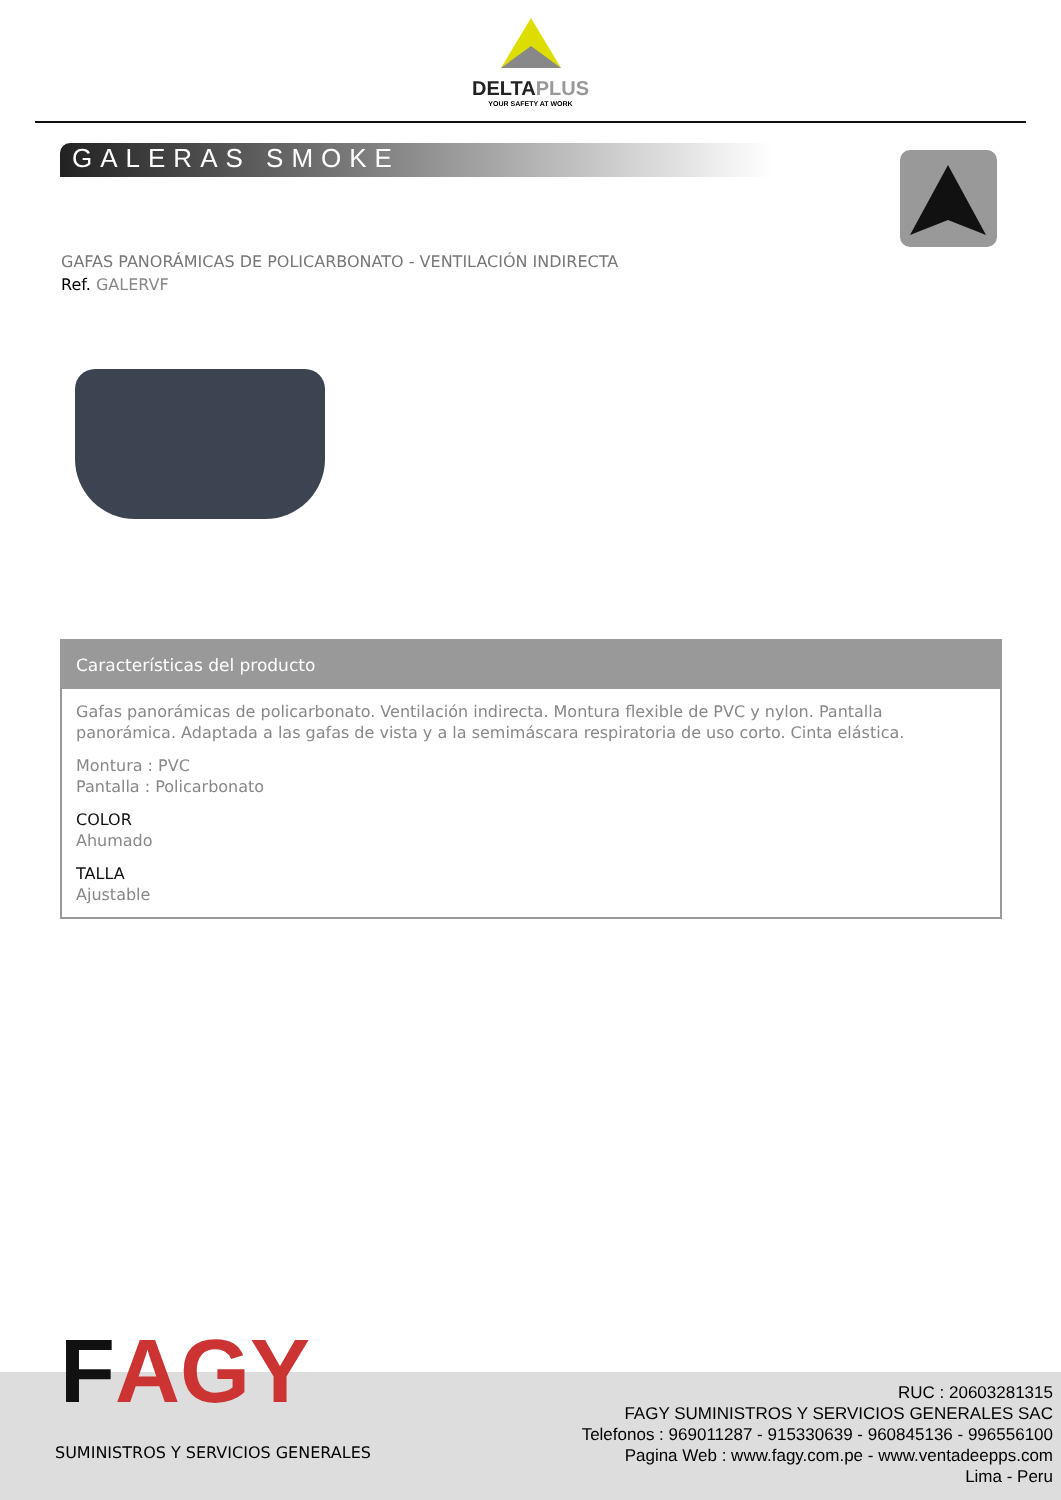DELTAPLUS
YOUR SAFETY AT WORK
GALERAS SMOKE
GAFAS PANORÁMICAS DE POLICARBONATO - VENTILACIÓN INDIRECTA
Ref. GALERVF
Características del producto
Gafas panorámicas de policarbonato. Ventilación indirecta. Montura flexible de PVC y nylon. Pantalla panorámica. Adaptada a las gafas de vista y a la semimáscara respiratoria de uso corto. Cinta elástica.
Montura : PVC
Pantalla : Policarbonato
COLOR
Ahumado
TALLA
Ajustable
FAGY
SUMINISTROS Y SERVICIOS GENERALES
RUC : 20603281315
FAGY SUMINISTROS Y SERVICIOS GENERALES SAC
Telefonos : 969011287 - 915330639 - 960845136 - 996556100
Pagina Web : www.fagy.com.pe - www.ventadeepps.com
Lima - Peru